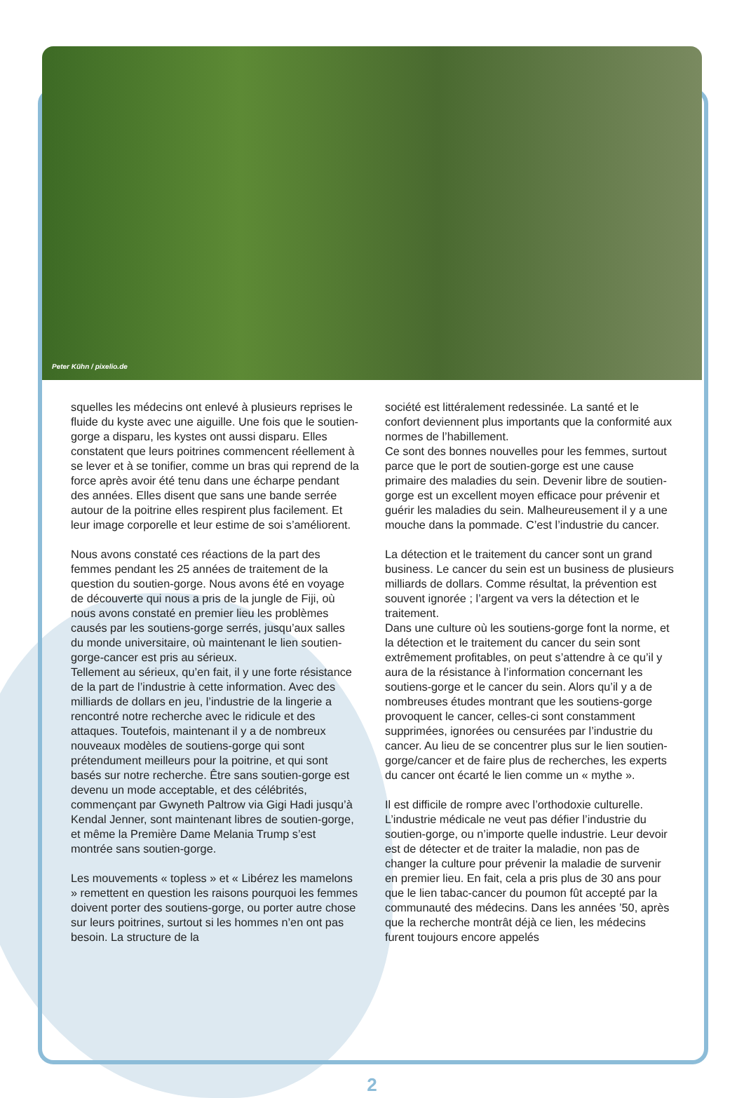Peter Kühn / pixelio.de
squelles les médecins ont enlevé à plusieurs reprises le fluide du kyste avec une aiguille. Une fois que le soutien-gorge a disparu, les kystes ont aussi disparu. Elles constatent que leurs poitrines commencent réellement à se lever et à se tonifier, comme un bras qui reprend de la force après avoir été tenu dans une écharpe pendant des années. Elles disent que sans une bande serrée autour de la poitrine elles respirent plus facilement. Et leur image corporelle et leur estime de soi s’améliorent.
Nous avons constaté ces réactions de la part des femmes pendant les 25 années de traitement de la question du soutien-gorge. Nous avons été en voyage de découverte qui nous a pris de la jungle de Fiji, où nous avons constaté en premier lieu les problèmes causés par les soutiens-gorge serrés, jusqu’aux salles du monde universitaire, où maintenant le lien soutien-gorge-cancer est pris au sérieux.
Tellement au sérieux, qu’en fait, il y une forte résistance de la part de l’industrie à cette information. Avec des milliards de dollars en jeu, l’industrie de la lingerie a rencontré notre recherche avec le ridicule et des attaques. Toutefois, maintenant il y a de nombreux nouveaux modèles de soutiens-gorge qui sont prétendument meilleurs pour la poitrine, et qui sont basés sur notre recherche. Être sans soutien-gorge est devenu un mode acceptable, et des célébrités, commençant par Gwyneth Paltrow via Gigi Hadi jusqu’à Kendal Jenner, sont maintenant libres de soutien-gorge, et même la Première Dame Melania Trump s’est montrée sans soutien-gorge.
Les mouvements « topless » et « Libérez les mamelons » remettent en question les raisons pourquoi les femmes doivent porter des soutiens-gorge, ou porter autre chose sur leurs poitrines, surtout si les hommes n’en ont pas besoin. La structure de la
société est littéralement redessinée. La santé et le confort deviennent plus importants que la conformité aux normes de l’habillement.
Ce sont des bonnes nouvelles pour les femmes, surtout parce que le port de soutien-gorge est une cause primaire des maladies du sein. Devenir libre de soutien-gorge est un excellent moyen efficace pour prévenir et guérir les maladies du sein. Malheureusement il y a une mouche dans la pommade. C’est l’industrie du cancer.
La détection et le traitement du cancer sont un grand business. Le cancer du sein est un business de plusieurs milliards de dollars. Comme résultat, la prévention est souvent ignorée ; l’argent va vers la détection et le traitement.
Dans une culture où les soutiens-gorge font la norme, et la détection et le traitement du cancer du sein sont extrêmement profitables, on peut s’attendre à ce qu’il y aura de la résistance à l’information concernant les soutiens-gorge et le cancer du sein. Alors qu’il y a de nombreuses études montrant que les soutiens-gorge provoquent le cancer, celles-ci sont constamment supprimées, ignorées ou censurées par l’industrie du cancer. Au lieu de se concentrer plus sur le lien soutien-gorge/cancer et de faire plus de recherches, les experts du cancer ont écarté le lien comme un « mythe ».
Il est difficile de rompre avec l’orthodoxie culturelle. L’industrie médicale ne veut pas défier l’industrie du soutien-gorge, ou n’importe quelle industrie. Leur devoir est de détecter et de traiter la maladie, non pas de changer la culture pour prévenir la maladie de survenir en premier lieu. En fait, cela a pris plus de 30 ans pour que le lien tabac-cancer du poumon fût accepté par la communauté des médecins. Dans les années ’50, après que la recherche montrât déjà ce lien, les médecins furent toujours encore appelés
2